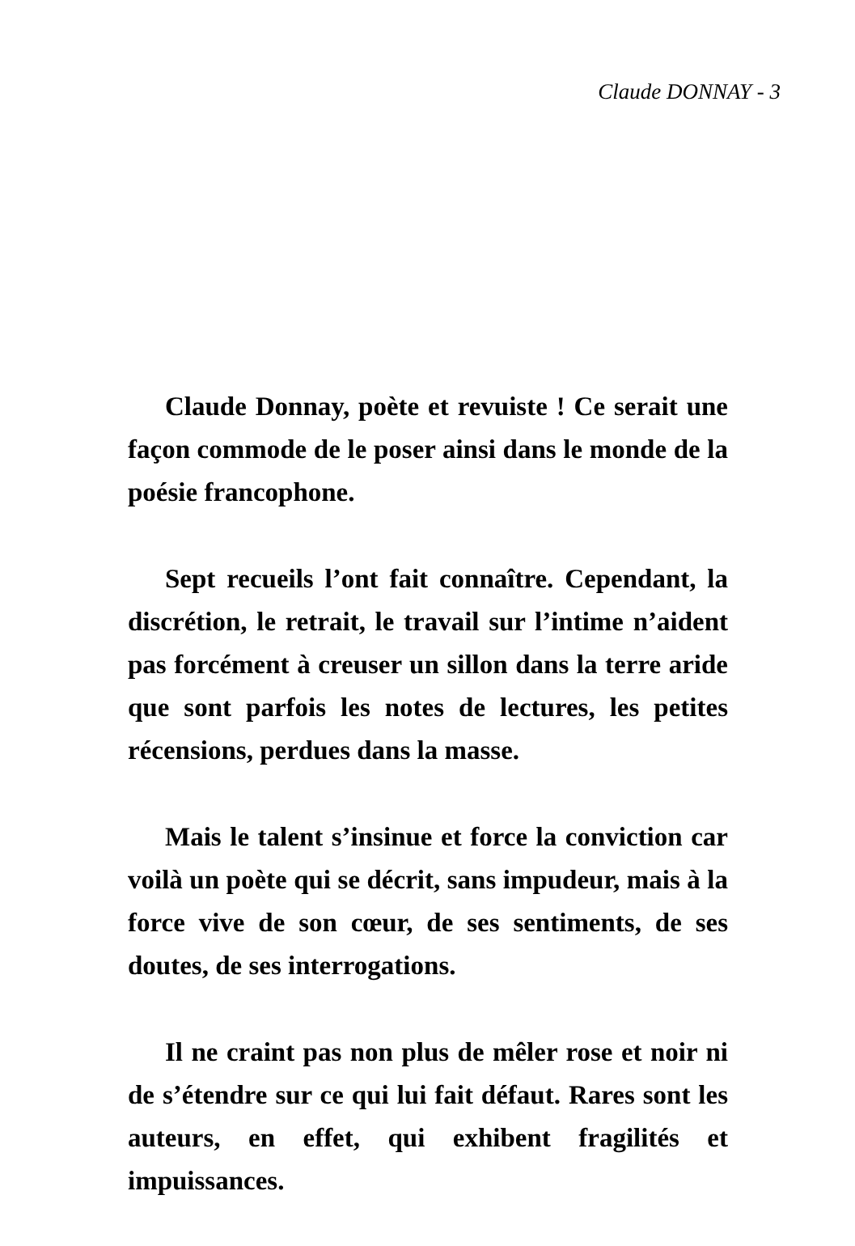Claude DONNAY - 3
Claude Donnay, poète et revuiste ! Ce serait une façon commode de le poser ainsi dans le monde de la poésie francophone.
Sept recueils l’ont fait connaître. Cependant, la discrétion, le retrait, le travail sur l’intime n’aident pas forcément à creuser un sillon dans la terre aride que sont parfois les notes de lectures, les petites récensions, perdues dans la masse.
Mais le talent s’insinue et force la conviction car voilà un poète qui se décrit, sans impudeur, mais à la force vive de son cœur, de ses sentiments, de ses doutes, de ses interrogations.
Il ne craint pas non plus de mêler rose et noir ni de s’étendre sur ce qui lui fait défaut. Rares sont les auteurs, en effet, qui exhibent fragilités et impuissances.